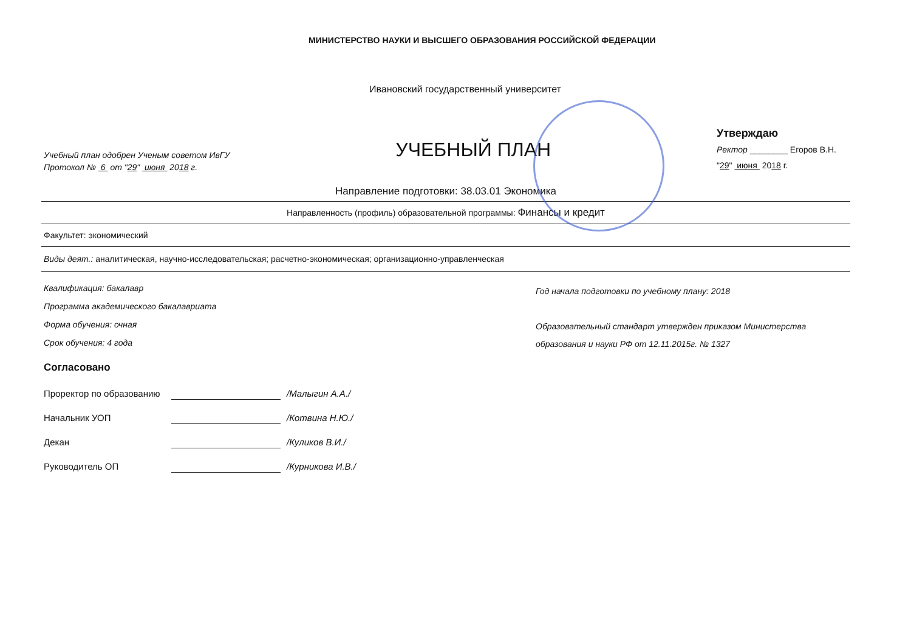МИНИСТЕРСТВО НАУКИ И ВЫСШЕГО ОБРАЗОВАНИЯ РОССИЙСКОЙ ФЕДЕРАЦИИ
Ивановский государственный университет
Учебный план одобрен Ученым советом ИвГУ
Протокол № 6 от "29" июня 2018 г.
УЧЕБНЫЙ ПЛАН
Утверждаю
Ректор ________ Егоров В.Н.
"29" июня 2018 г.
Направление подготовки: 38.03.01 Экономика
Направленность (профиль) образовательной программы: Финансы и кредит
Факультет: экономический
Виды деят.: аналитическая, научно-исследовательская; расчетно-экономическая; организационно-управленческая
Квалификация: бакалавр
Программа академического бакалавриата
Форма обучения: очная
Срок обучения: 4 года
Год начала подготовки по учебному плану: 2018
Образовательный стандарт утвержден приказом Министерства
образования и науки РФ от 12.11.2015г. № 1327
Согласовано
Проректор по образованию /Малыгин А.А./
Начальник УОП /Котвина Н.Ю./
Декан /Куликов В.И./
Руководитель ОП /Курникова И.В./